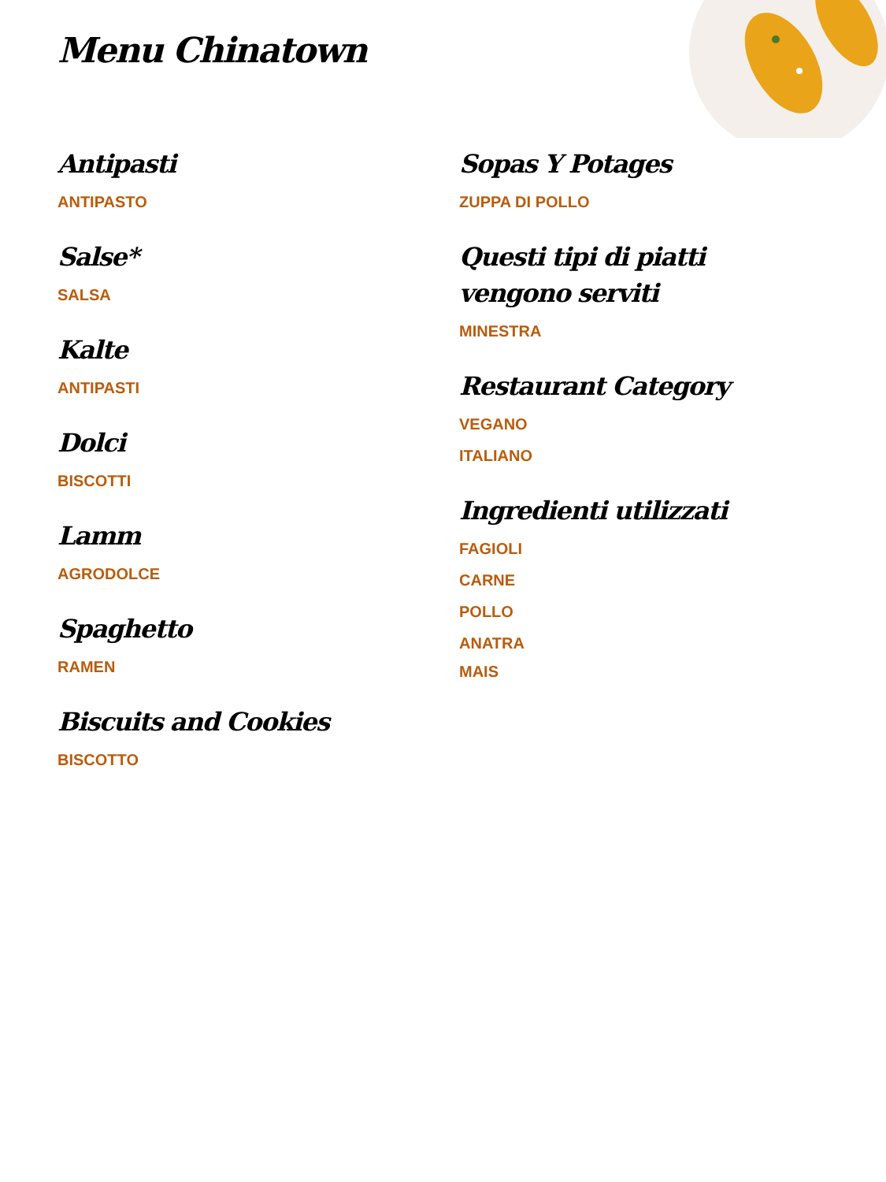Menu Chinatown
Antipasti
ANTIPASTO
Salse*
SALSA
Kalte
ANTIPASTI
Dolci
BISCOTTI
Lamm
AGRODOLCE
Spaghetto
RAMEN
Biscuits and Cookies
BISCOTTO
Sopas Y Potages
ZUPPA DI POLLO
Questi tipi di piatti vengono serviti
MINESTRA
Restaurant Category
VEGANO
ITALIANO
Ingredienti utilizzati
FAGIOLI
CARNE
POLLO
ANATRA
MAIS